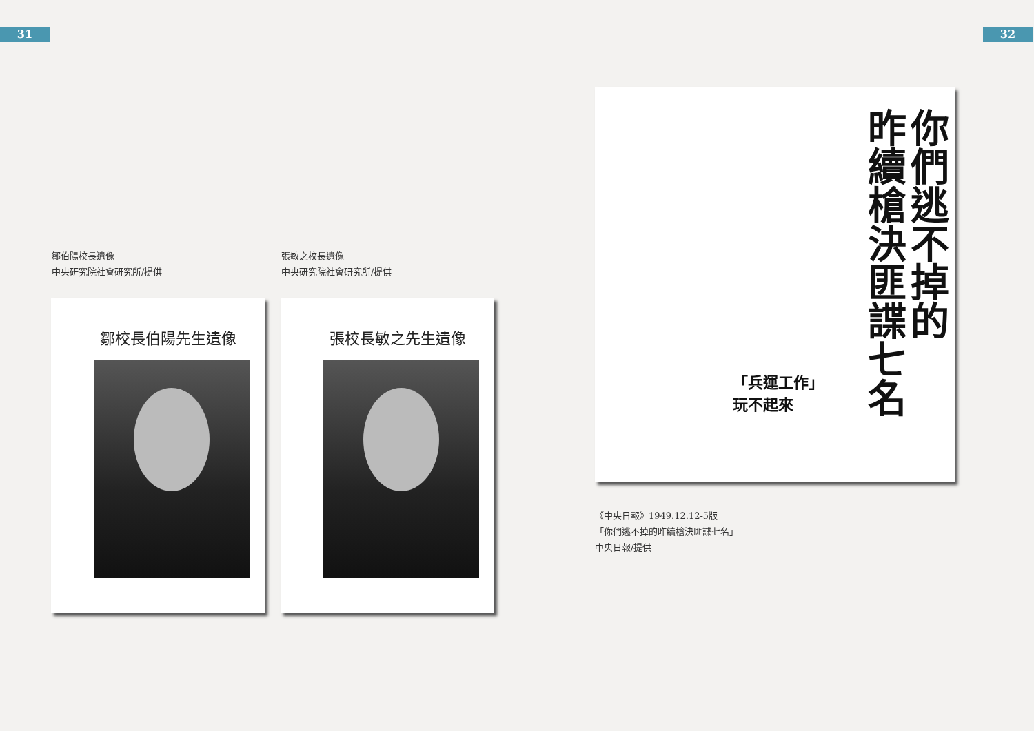31 32
鄒伯陽校長遺像
中央研究院社會研究所/提供
張敏之校長遺像
中央研究院社會研究所/提供
鄒校長伯陽先生遺像 張校長敏之先生遺像
你們逃不掉的
昨續槍決匪諜七名
「兵運工作」
玩不起來
《中央日報》1949.12.12-5版
「你們逃不掉的昨續槍決匪諜七名」
中央日報/提供